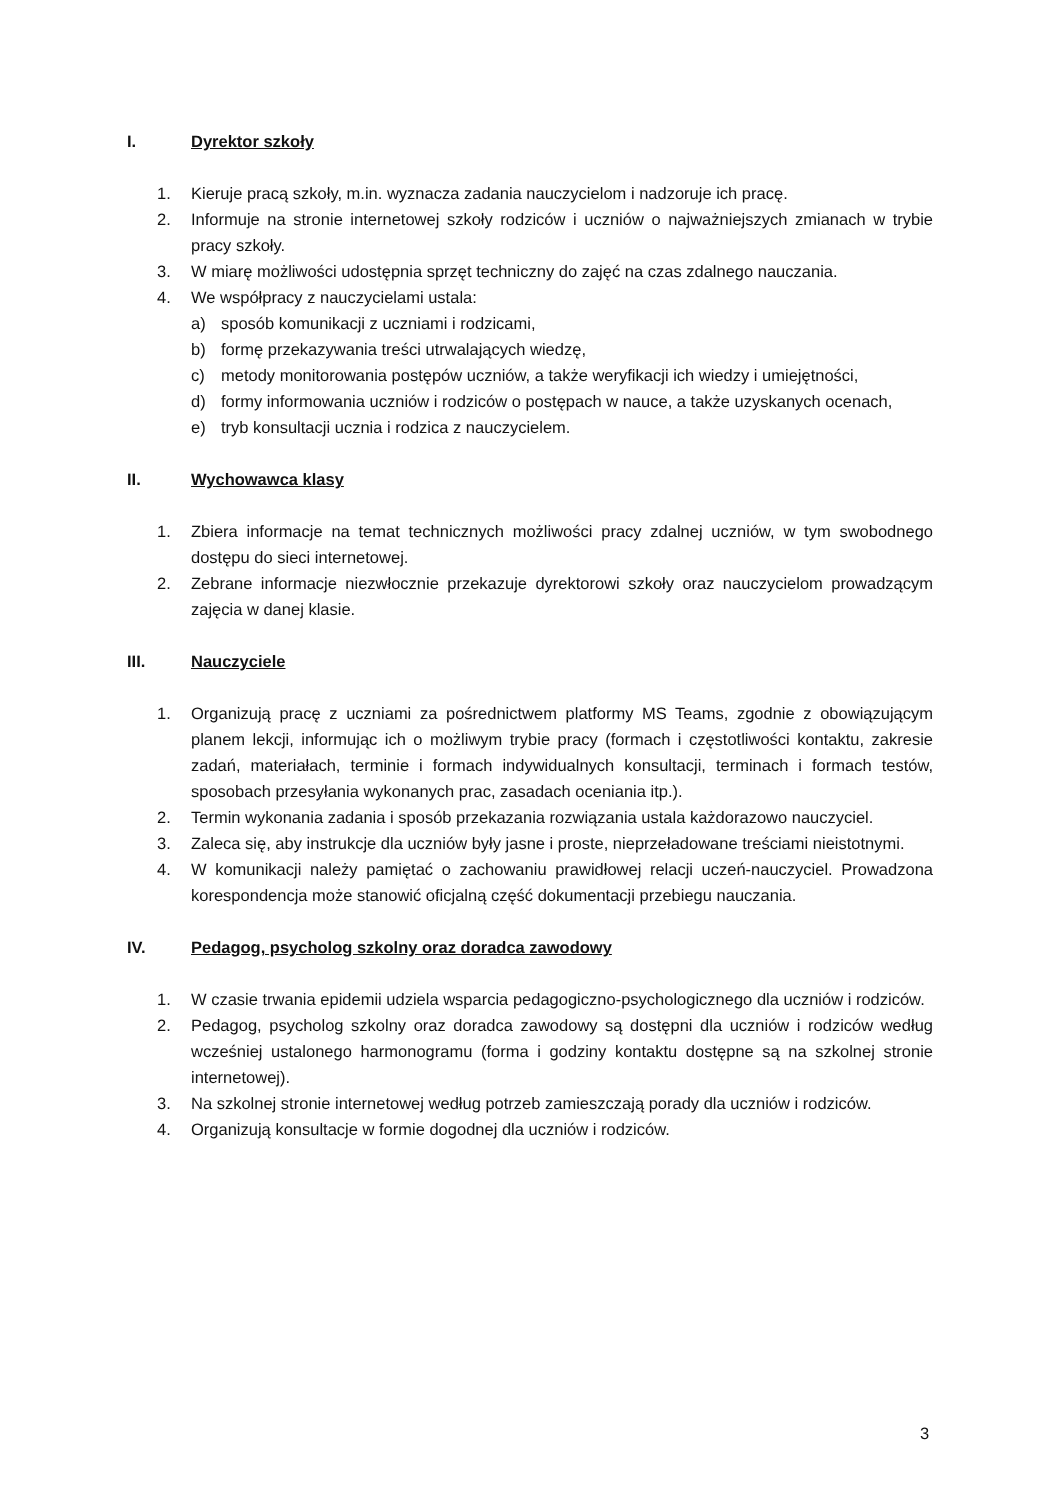I. Dyrektor szkoły
1. Kieruje pracą szkoły, m.in. wyznacza zadania nauczycielom i nadzoruje ich pracę.
2. Informuje na stronie internetowej szkoły rodziców i uczniów o najważniejszych zmianach w trybie pracy szkoły.
3. W miarę możliwości udostępnia sprzęt techniczny do zajęć na czas zdalnego nauczania.
4. We współpracy z nauczycielami ustala:
a) sposób komunikacji z uczniami i rodzicami,
b) formę przekazywania treści utrwalających wiedzę,
c) metody monitorowania postępów uczniów, a także weryfikacji ich wiedzy i umiejętności,
d) formy informowania uczniów i rodziców o postępach w nauce, a także uzyskanych ocenach,
e) tryb konsultacji ucznia i rodzica z nauczycielem.
II. Wychowawca klasy
1. Zbiera informacje na temat technicznych możliwości pracy zdalnej uczniów, w tym swobodnego dostępu do sieci internetowej.
2. Zebrane informacje niezwłocznie przekazuje dyrektorowi szkoły oraz nauczycielom prowadzącym zajęcia w danej klasie.
III. Nauczyciele
1. Organizują pracę z uczniami za pośrednictwem platformy MS Teams, zgodnie z obowiązującym planem lekcji, informując ich o możliwym trybie pracy (formach i częstotliwości kontaktu, zakresie zadań, materiałach, terminie i formach indywidualnych konsultacji, terminach i formach testów, sposobach przesyłania wykonanych prac, zasadach oceniania itp.).
2. Termin wykonania zadania i sposób przekazania rozwiązania ustala każdorazowo nauczyciel.
3. Zaleca się, aby instrukcje dla uczniów były jasne i proste, nieprzeładowane treściami nieistotnymi.
4. W komunikacji należy pamiętać o zachowaniu prawidłowej relacji uczeń-nauczyciel. Prowadzona korespondencja może stanowić oficjalną część dokumentacji przebiegu nauczania.
IV. Pedagog, psycholog szkolny oraz doradca zawodowy
1. W czasie trwania epidemii udziela wsparcia pedagogiczno-psychologicznego dla uczniów i rodziców.
2. Pedagog, psycholog szkolny oraz doradca zawodowy są dostępni dla uczniów i rodziców według wcześniej ustalonego harmonogramu (forma i godziny kontaktu dostępne są na szkolnej stronie internetowej).
3. Na szkolnej stronie internetowej według potrzeb zamieszczają porady dla uczniów i rodziców.
4. Organizują konsultacje w formie dogodnej dla uczniów i rodziców.
3